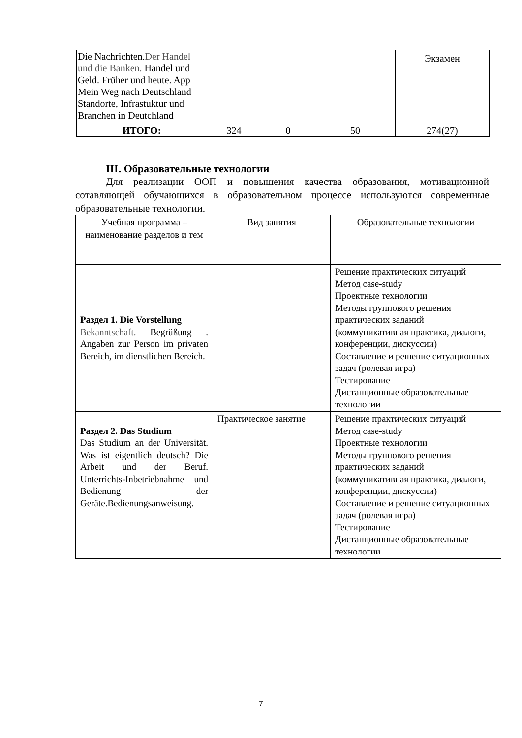| Die Nachrichten. Der Handel und die Banken. Handel und Geld. Früher und heute. App Mein Weg nach Deutschland Standorte, Infrastuktur und Branchen in Deutchland | | | | Экзамен |
| ИТОГО: | 324 | 0 | 50 | 274(27) |
III. Образовательные технологии
Для реализации ООП и повышения качества образования, мотивационной сотавляющей обучающихся в образовательном процессе используются современные образовательные технологии.
| Учебная программа – наименование разделов и тем | Вид занятия | Образовательные технологии |
| --- | --- | --- |
| Раздел 1. Die Vorstellung Bekanntschaft. Begrüßung . Angaben zur Person im privaten Bereich, im dienstlichen Bereich. | | Решение практических ситуаций Метод case-study Проектные технологии Методы группового решения практических заданий (коммуникативная практика, диалоги, конференции, дискуссии) Составление и решение ситуационных задач (ролевая игра) Тестирование Дистанционные образовательные технологии |
| Раздел 2. Das Studium Das Studium an der Universität. Was ist eigentlich deutsch? Die Arbeit und der Beruf. Unterrichts-Inbetriebnahme und Bedienung der Geräte.Bedienungsanweisung. | Практическое занятие | Решение практических ситуаций Метод case-study Проектные технологии Методы группового решения практических заданий (коммуникативная практика, диалоги, конференции, дискуссии) Составление и решение ситуационных задач (ролевая игра) Тестирование Дистанционные образовательные технологии |
7